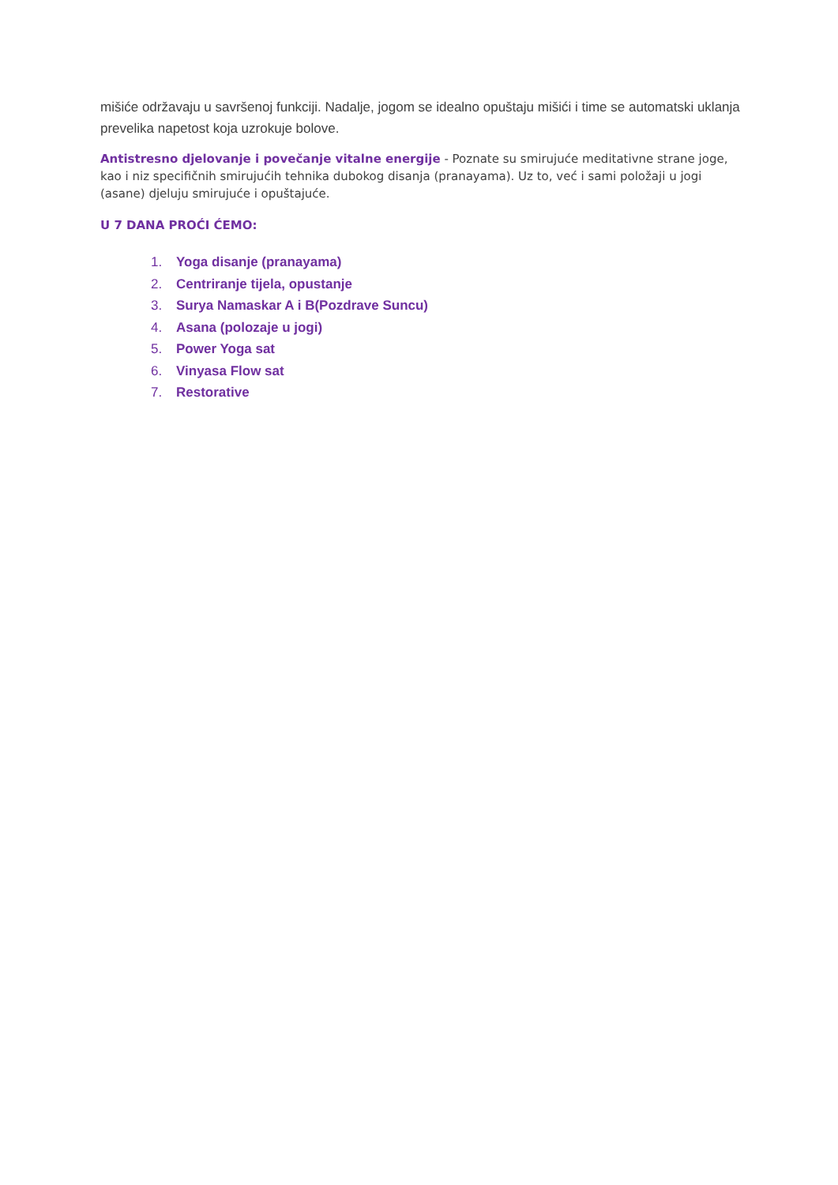mišiće održavaju u savršenoj funkciji. Nadalje, jogom se idealno opuštaju mišići i time se automatski uklanja prevelika napetost koja uzrokuje bolove.
Antistresno djelovanje i povečanje vitalne energije - Poznate su smirujuće meditativne strane joge, kao i niz specifičnih smirujućih tehnika dubokog disanja (pranayama). Uz to, već i sami položaji u jogi (asane) djeluju smirujuće i opuštajuće.
U 7 DANA PROĆI ĆEMO:
1. Yoga disanje (pranayama)
2. Centriranje tijela, opustanje
3. Surya Namaskar A i B(Pozdrave Suncu)
4. Asana (polozaje u jogi)
5. Power Yoga sat
6. Vinyasa Flow sat
7. Restorative